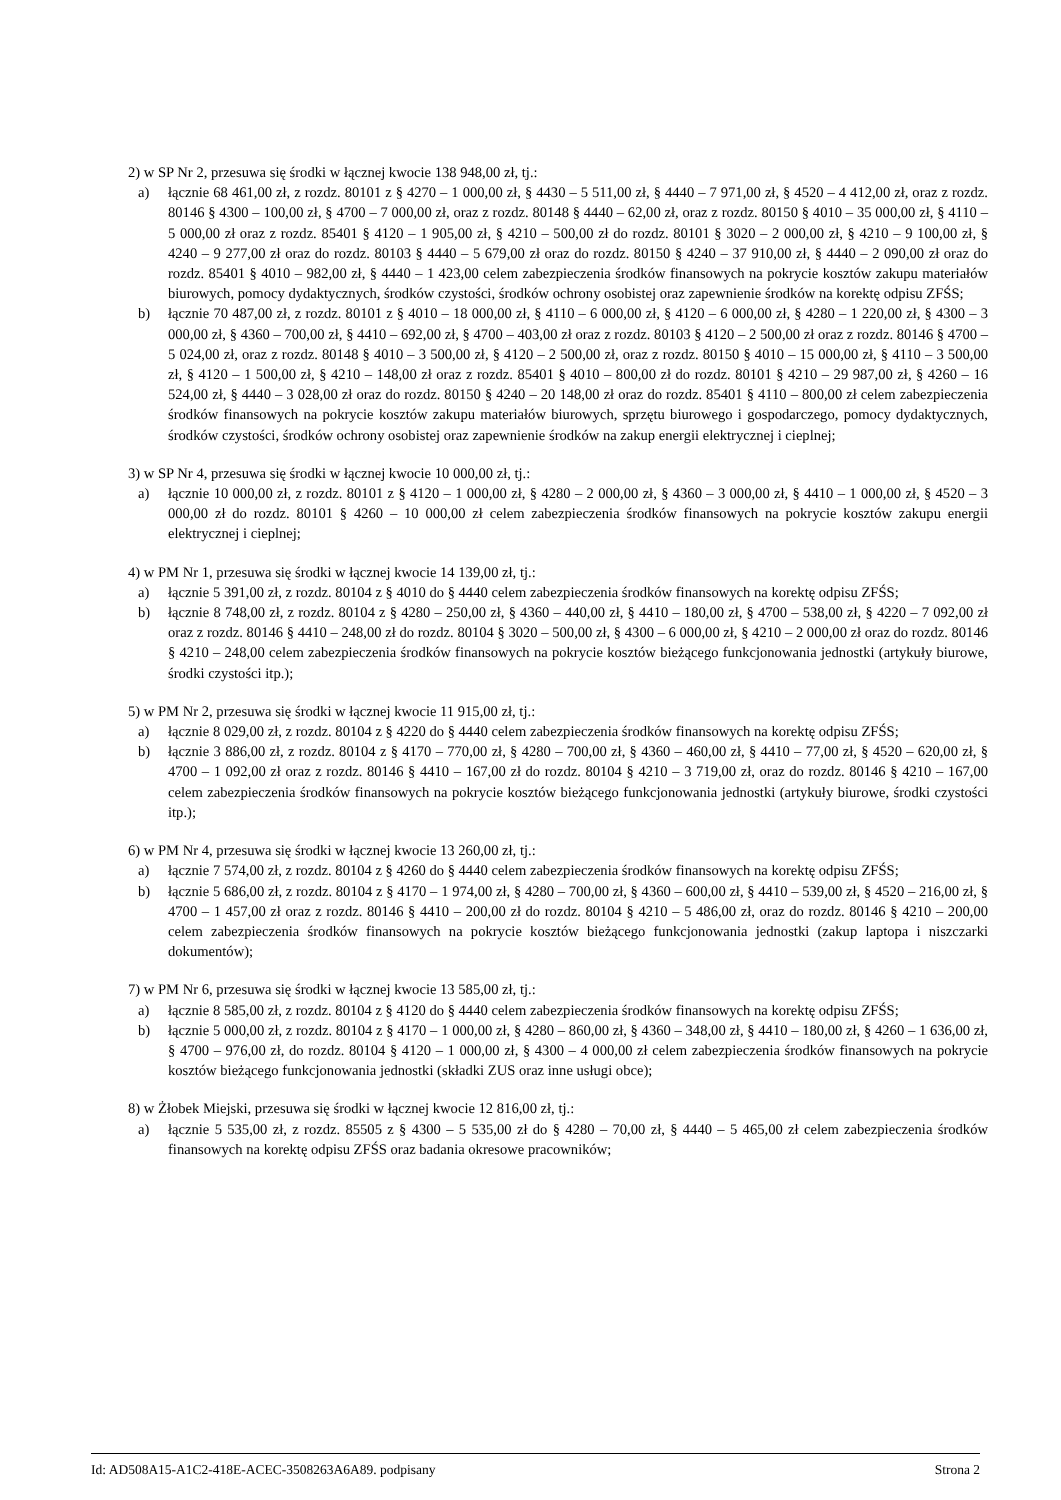2) w SP Nr 2, przesuwa się środki w łącznej kwocie 138 948,00 zł, tj.:
a) łącznie 68 461,00 zł, z rozdz. 80101 z § 4270 – 1 000,00 zł, § 4430 – 5 511,00 zł, § 4440 – 7 971,00 zł, § 4520 – 4 412,00 zł, oraz z rozdz. 80146 § 4300 – 100,00 zł, § 4700 – 7 000,00 zł, oraz z rozdz. 80148 § 4440 – 62,00 zł, oraz z rozdz. 80150 § 4010 – 35 000,00 zł, § 4110 – 5 000,00 zł oraz z rozdz. 85401 § 4120 – 1 905,00 zł, § 4210 – 500,00 zł do rozdz. 80101 § 3020 – 2 000,00 zł, § 4210 – 9 100,00 zł, § 4240 – 9 277,00 zł oraz do rozdz. 80103 § 4440 – 5 679,00 zł oraz do rozdz. 80150 § 4240 – 37 910,00 zł, § 4440 – 2 090,00 zł oraz do rozdz. 85401 § 4010 – 982,00 zł, § 4440 – 1 423,00 celem zabezpieczenia środków finansowych na pokrycie kosztów zakupu materiałów biurowych, pomocy dydaktycznych, środków czystości, środków ochrony osobistej oraz zapewnienie środków na korektę odpisu ZFŚS;
b) łącznie 70 487,00 zł, z rozdz. 80101 z § 4010 – 18 000,00 zł, § 4110 – 6 000,00 zł, § 4120 – 6 000,00 zł, § 4280 – 1 220,00 zł, § 4300 – 3 000,00 zł, § 4360 – 700,00 zł, § 4410 – 692,00 zł, § 4700 – 403,00 zł oraz z rozdz. 80103 § 4120 – 2 500,00 zł oraz z rozdz. 80146 § 4700 – 5 024,00 zł, oraz z rozdz. 80148 § 4010 – 3 500,00 zł, § 4120 – 2 500,00 zł, oraz z rozdz. 80150 § 4010 – 15 000,00 zł, § 4110 – 3 500,00 zł, § 4120 – 1 500,00 zł, § 4210 – 148,00 zł oraz z rozdz. 85401 § 4010 – 800,00 zł do rozdz. 80101 § 4210 – 29 987,00 zł, § 4260 – 16 524,00 zł, § 4440 – 3 028,00 zł oraz do rozdz. 80150 § 4240 – 20 148,00 zł oraz do rozdz. 85401 § 4110 – 800,00 zł celem zabezpieczenia środków finansowych na pokrycie kosztów zakupu materiałów biurowych, sprzętu biurowego i gospodarczego, pomocy dydaktycznych, środków czystości, środków ochrony osobistej oraz zapewnienie środków na zakup energii elektrycznej i cieplnej;
3) w SP Nr 4, przesuwa się środki w łącznej kwocie 10 000,00 zł, tj.:
a) łącznie 10 000,00 zł, z rozdz. 80101 z § 4120 – 1 000,00 zł, § 4280 – 2 000,00 zł, § 4360 – 3 000,00 zł, § 4410 – 1 000,00 zł, § 4520 – 3 000,00 zł do rozdz. 80101 § 4260 – 10 000,00 zł celem zabezpieczenia środków finansowych na pokrycie kosztów zakupu energii elektrycznej i cieplnej;
4) w PM Nr 1, przesuwa się środki w łącznej kwocie 14 139,00 zł, tj.:
a) łącznie 5 391,00 zł, z rozdz. 80104 z § 4010 do § 4440 celem zabezpieczenia środków finansowych na korektę odpisu ZFŚS;
b) łącznie 8 748,00 zł, z rozdz. 80104 z § 4280 – 250,00 zł, § 4360 – 440,00 zł, § 4410 – 180,00 zł, § 4700 – 538,00 zł, § 4220 – 7 092,00 zł oraz z rozdz. 80146 § 4410 – 248,00 zł do rozdz. 80104 § 3020 – 500,00 zł, § 4300 – 6 000,00 zł, § 4210 – 2 000,00 zł oraz do rozdz. 80146 § 4210 – 248,00 celem zabezpieczenia środków finansowych na pokrycie kosztów bieżącego funkcjonowania jednostki (artykuły biurowe, środki czystości itp.);
5) w PM Nr 2, przesuwa się środki w łącznej kwocie 11 915,00 zł, tj.:
a) łącznie 8 029,00 zł, z rozdz. 80104 z § 4220 do § 4440 celem zabezpieczenia środków finansowych na korektę odpisu ZFŚS;
b) łącznie 3 886,00 zł, z rozdz. 80104 z § 4170 – 770,00 zł, § 4280 – 700,00 zł, § 4360 – 460,00 zł, § 4410 – 77,00 zł, § 4520 – 620,00 zł, § 4700 – 1 092,00 zł oraz z rozdz. 80146 § 4410 – 167,00 zł do rozdz. 80104 § 4210 – 3 719,00 zł, oraz do rozdz. 80146 § 4210 – 167,00 celem zabezpieczenia środków finansowych na pokrycie kosztów bieżącego funkcjonowania jednostki (artykuły biurowe, środki czystości itp.);
6) w PM Nr 4, przesuwa się środki w łącznej kwocie 13 260,00 zł, tj.:
a) łącznie 7 574,00 zł, z rozdz. 80104 z § 4260 do § 4440 celem zabezpieczenia środków finansowych na korektę odpisu ZFŚS;
b) łącznie 5 686,00 zł, z rozdz. 80104 z § 4170 – 1 974,00 zł, § 4280 – 700,00 zł, § 4360 – 600,00 zł, § 4410 – 539,00 zł, § 4520 – 216,00 zł, § 4700 – 1 457,00 zł oraz z rozdz. 80146 § 4410 – 200,00 zł do rozdz. 80104 § 4210 – 5 486,00 zł, oraz do rozdz. 80146 § 4210 – 200,00 celem zabezpieczenia środków finansowych na pokrycie kosztów bieżącego funkcjonowania jednostki (zakup laptopa i niszczarki dokumentów);
7) w PM Nr 6, przesuwa się środki w łącznej kwocie 13 585,00 zł, tj.:
a) łącznie 8 585,00 zł, z rozdz. 80104 z § 4120 do § 4440 celem zabezpieczenia środków finansowych na korektę odpisu ZFŚS;
b) łącznie 5 000,00 zł, z rozdz. 80104 z § 4170 – 1 000,00 zł, § 4280 – 860,00 zł, § 4360 – 348,00 zł, § 4410 – 180,00 zł, § 4260 – 1 636,00 zł, § 4700 – 976,00 zł, do rozdz. 80104 § 4120 – 1 000,00 zł, § 4300 – 4 000,00 zł celem zabezpieczenia środków finansowych na pokrycie kosztów bieżącego funkcjonowania jednostki (składki ZUS oraz inne usługi obce);
8) w Żłobek Miejski, przesuwa się środki w łącznej kwocie 12 816,00 zł, tj.:
a) łącznie 5 535,00 zł, z rozdz. 85505 z § 4300 – 5 535,00 zł do § 4280 – 70,00 zł, § 4440 – 5 465,00 zł celem zabezpieczenia środków finansowych na korektę odpisu ZFŚS oraz badania okresowe pracowników;
Id: AD508A15-A1C2-418E-ACEC-3508263A6A89. podpisany Strona 2